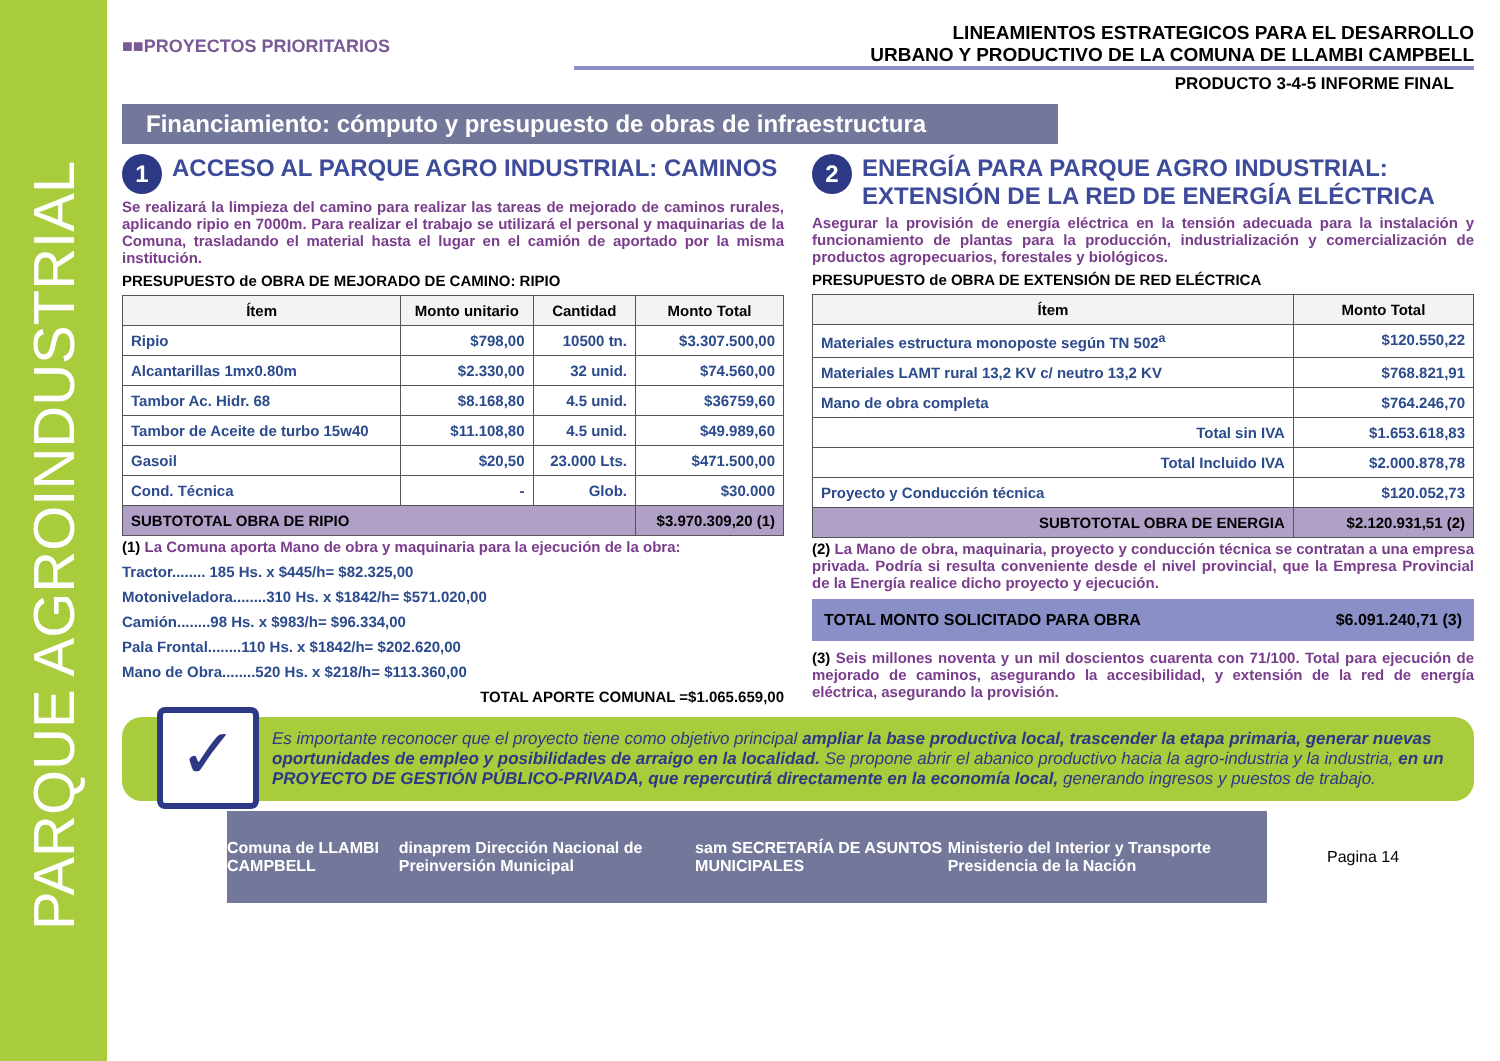PARQUE AGROINDUSTRIAL
■■PROYECTOS PRIORITARIOS
LINEAMIENTOS ESTRATEGICOS PARA EL DESARROLLO
URBANO Y PRODUCTIVO DE LA COMUNA DE LLAMBI CAMPBELL
PRODUCTO 3-4-5 INFORME FINAL
Financiamiento: cómputo y presupuesto de obras de infraestructura
1 ACCESO AL PARQUE AGRO INDUSTRIAL: CAMINOS
Se realizará la limpieza del camino para realizar las tareas de mejorado de caminos rurales, aplicando ripio en 7000m. Para realizar el trabajo se utilizará el personal y maquinarias de la Comuna, trasladando el material hasta el lugar en el camión de aportado por la misma institución.
PRESUPUESTO de OBRA DE MEJORADO DE CAMINO: RIPIO
| Ítem | Monto unitario | Cantidad | Monto Total |
| --- | --- | --- | --- |
| Ripio | $798,00 | 10500 tn. | $3.307.500,00 |
| Alcantarillas 1mx0.80m | $2.330,00 | 32 unid. | $74.560,00 |
| Tambor Ac. Hidr. 68 | $8.168,80 | 4.5 unid. | $36759,60 |
| Tambor de Aceite de turbo 15w40 | $11.108,80 | 4.5 unid. | $49.989,60 |
| Gasoil | $20,50 | 23.000 Lts. | $471.500,00 |
| Cond. Técnica | - | Glob. | $30.000 |
| SUBTOTOTAL OBRA DE RIPIO | | | $3.970.309,20 (1) |
(1) La Comuna aporta Mano de obra y maquinaria para la ejecución de la obra:
Tractor........ 185 Hs. x $445/h= $82.325,00
Motoniveladora........310 Hs. x $1842/h= $571.020,00
Camión........98 Hs. x $983/h= $96.334,00
Pala Frontal........110 Hs. x $1842/h= $202.620,00
Mano de Obra........520 Hs. x $218/h= $113.360,00
TOTAL APORTE COMUNAL =$1.065.659,00
2 ENERGÍA PARA PARQUE AGRO INDUSTRIAL: EXTENSIÓN DE LA RED DE ENERGÍA ELÉCTRICA
Asegurar la provisión de energía eléctrica en la tensión adecuada para la instalación y funcionamiento de plantas para la producción, industrialización y comercialización de productos agropecuarios, forestales y biológicos.
PRESUPUESTO de OBRA DE EXTENSIÓN DE RED ELÉCTRICA
| Ítem | Monto Total |
| --- | --- |
| Materiales estructura monoposte según TN 502<sup>a</sup> | $120.550,22 |
| Materiales LAMT rural 13,2 KV c/ neutro 13,2 KV | $768.821,91 |
| Mano de obra completa | $764.246,70 |
| Total sin IVA | $1.653.618,83 |
| Total Incluido IVA | $2.000.878,78 |
| Proyecto y Conducción técnica | $120.052,73 |
| SUBTOTOTAL OBRA DE ENERGIA | $2.120.931,51 (2) |
(2) La Mano de obra, maquinaria, proyecto y conducción técnica se contratan a una empresa privada. Podría si resulta conveniente desde el nivel provincial, que la Empresa Provincial de la Energía realice dicho proyecto y ejecución.
TOTAL MONTO SOLICITADO PARA OBRA $6.091.240,71 (3)
(3) Seis millones noventa y un mil doscientos cuarenta con 71/100. Total para ejecución de mejorado de caminos, asegurando la accesibilidad, y extensión de la red de energía eléctrica, asegurando la provisión.
✓
Es importante reconocer que el proyecto tiene como objetivo principal ampliar la base productiva local, trascender la etapa primaria, generar nuevas oportunidades de empleo y posibilidades de arraigo en la localidad. Se propone abrir el abanico productivo hacia la agro-industria y la industria, en un PROYECTO DE GESTIÓN PÚBLICO-PRIVADA, que repercutirá directamente en la economía local, generando ingresos y puestos de trabajo.
Comuna de LLAMBI CAMPBELL dinaprem Dirección Nacional de Preinversión Municipal sam SECRETARÍA DE ASUNTOS MUNICIPALES Ministerio del Interior y Transporte Presidencia de la Nación
Pagina 14